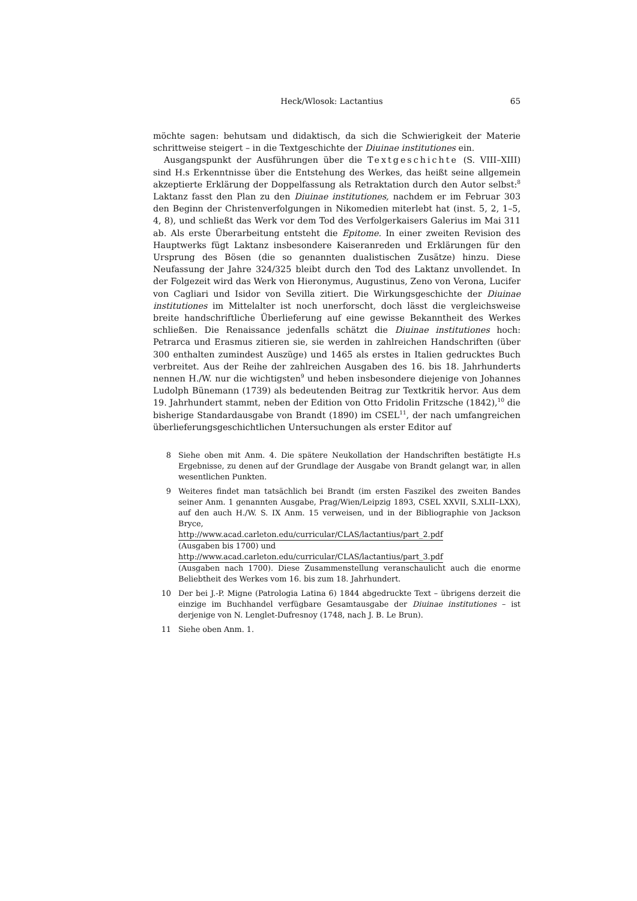Heck/Wlosok: Lactantius 65
möchte sagen: behutsam und didaktisch, da sich die Schwierigkeit der Materie schrittweise steigert – in die Textgeschichte der Diuinae institutiones ein.
Ausgangspunkt der Ausführungen über die Textgeschichte (S. VIII–XIII) sind H.s Erkenntnisse über die Entstehung des Werkes, das heißt seine allgemein akzeptierte Erklärung der Doppelfassung als Retraktation durch den Autor selbst:<sup>8</sup> Laktanz fasst den Plan zu den Diuinae institutiones, nachdem er im Februar 303 den Beginn der Christenverfolgungen in Nikomedien miterlebt hat (inst. 5, 2, 1–5, 4, 8), und schließt das Werk vor dem Tod des Verfolgerkaisers Galerius im Mai 311 ab. Als erste Überarbeitung entsteht die Epitome. In einer zweiten Revision des Hauptwerks fügt Laktanz insbesondere Kaiseranreden und Erklärungen für den Ursprung des Bösen (die so genannten dualistischen Zusätze) hinzu. Diese Neufassung der Jahre 324/325 bleibt durch den Tod des Laktanz unvollendet. In der Folgezeit wird das Werk von Hieronymus, Augustinus, Zeno von Verona, Lucifer von Cagliari und Isidor von Sevilla zitiert. Die Wirkungsgeschichte der Diuinae institutiones im Mittelalter ist noch unerforscht, doch lässt die vergleichsweise breite handschriftliche Überlieferung auf eine gewisse Bekanntheit des Werkes schließen. Die Renaissance jedenfalls schätzt die Diuinae institutiones hoch: Petrarca und Erasmus zitieren sie, sie werden in zahlreichen Handschriften (über 300 enthalten zumindest Auszüge) und 1465 als erstes in Italien gedrucktes Buch verbreitet. Aus der Reihe der zahlreichen Ausgaben des 16. bis 18. Jahrhunderts nennen H./W. nur die wichtigsten<sup>9</sup> und heben insbesondere diejenige von Johannes Ludolph Bünemann (1739) als bedeutenden Beitrag zur Textkritik hervor. Aus dem 19. Jahrhundert stammt, neben der Edition von Otto Fridolin Fritzsche (1842),<sup>10</sup> die bisherige Standardausgabe von Brandt (1890) im CSEL<sup>11</sup>, der nach umfangreichen überlieferungsgeschichtlichen Untersuchungen als erster Editor auf
8 Siehe oben mit Anm. 4. Die spätere Neukollation der Handschriften bestätigte H.s Ergebnisse, zu denen auf der Grundlage der Ausgabe von Brandt gelangt war, in allen wesentlichen Punkten.
9 Weiteres findet man tatsächlich bei Brandt (im ersten Faszikel des zweiten Bandes seiner Anm. 1 genannten Ausgabe, Prag/Wien/Leipzig 1893, CSEL XXVII, S.XLII–LXX), auf den auch H./W. S. IX Anm. 15 verweisen, und in der Bibliographie von Jackson Bryce,
http://www.acad.carleton.edu/curricular/CLAS/lactantius/part_2.pdf
(Ausgaben bis 1700) und
http://www.acad.carleton.edu/curricular/CLAS/lactantius/part_3.pdf
(Ausgaben nach 1700). Diese Zusammenstellung veranschaulicht auch die enorme Beliebtheit des Werkes vom 16. bis zum 18. Jahrhundert.
10 Der bei J.-P. Migne (Patrologia Latina 6) 1844 abgedruckte Text – übrigens derzeit die einzige im Buchhandel verfügbare Gesamtausgabe der Diuinae institutiones – ist derjenige von N. Lenglet-Dufresnoy (1748, nach J. B. Le Brun).
11 Siehe oben Anm. 1.